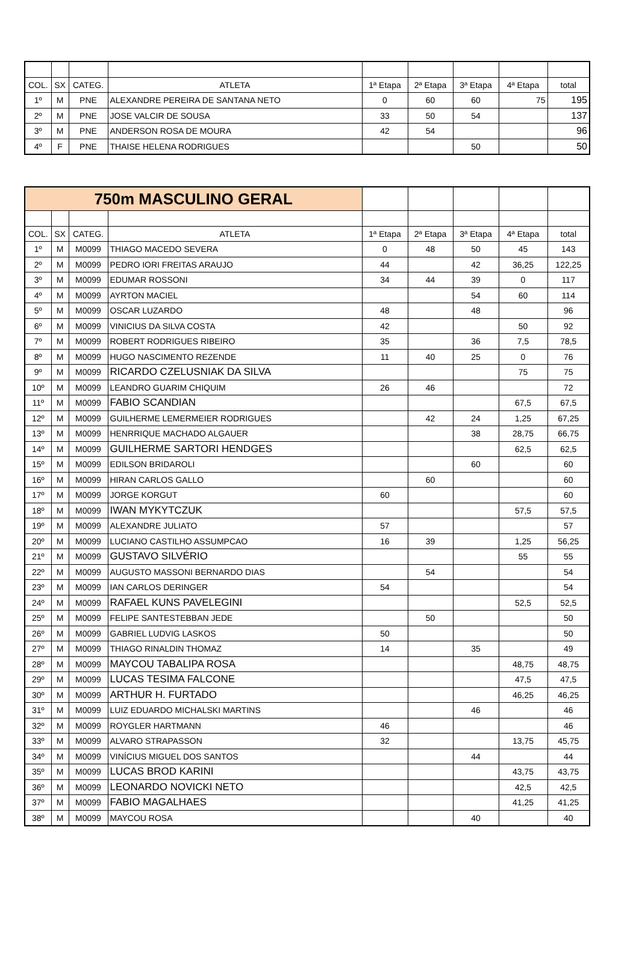| COL. | SX | CATEG. | ATLETA | 1ª Etapa | 2ª Etapa | 3ª Etapa | 4ª Etapa | total |
| --- | --- | --- | --- | --- | --- | --- | --- | --- |
| 1º | M | PNE | ALEXANDRE PEREIRA DE SANTANA NETO | 0 | 60 | 60 | 75 | 195 |
| 2º | M | PNE | JOSE VALCIR DE SOUSA | 33 | 50 | 54 | | 137 |
| 3º | M | PNE | ANDERSON ROSA DE MOURA | 42 | 54 | | | 96 |
| 4º | F | PNE | THAISE HELENA RODRIGUES | | | 50 | | 50 |
| 750m MASCULINO GERAL | | | | | | | | |
| COL. | SX | CATEG. | ATLETA | 1ª Etapa | 2ª Etapa | 3ª Etapa | 4ª Etapa | total |
| 1º | M | M0099 | THIAGO MACEDO SEVERA | 0 | 48 | 50 | 45 | 143 |
| 2º | M | M0099 | PEDRO IORI FREITAS ARAUJO | 44 | | 42 | 36,25 | 122,25 |
| 3º | M | M0099 | EDUMAR ROSSONI | 34 | 44 | 39 | 0 | 117 |
| 4º | M | M0099 | AYRTON MACIEL | | | 54 | 60 | 114 |
| 5º | M | M0099 | OSCAR LUZARDO | 48 | | 48 | | 96 |
| 6º | M | M0099 | VINICIUS DA SILVA COSTA | 42 | | | 50 | 92 |
| 7º | M | M0099 | ROBERT RODRIGUES RIBEIRO | 35 | | 36 | 7,5 | 78,5 |
| 8º | M | M0099 | HUGO NASCIMENTO REZENDE | 11 | 40 | 25 | 0 | 76 |
| 9º | M | M0099 | RICARDO CZELUSNIAK DA SILVA | | | | 75 | 75 |
| 10º | M | M0099 | LEANDRO GUARIM CHIQUIM | 26 | 46 | | | 72 |
| 11º | M | M0099 | FABIO SCANDIAN | | | | 67,5 | 67,5 |
| 12º | M | M0099 | GUILHERME LEMERMEIER RODRIGUES | | 42 | 24 | 1,25 | 67,25 |
| 13º | M | M0099 | HENRRIQUE MACHADO ALGAUER | | | 38 | 28,75 | 66,75 |
| 14º | M | M0099 | GUILHERME SARTORI HENDGES | | | | 62,5 | 62,5 |
| 15º | M | M0099 | EDILSON BRIDAROLI | | | 60 | | 60 |
| 16º | M | M0099 | HIRAN CARLOS GALLO | | 60 | | | 60 |
| 17º | M | M0099 | JORGE KORGUT | 60 | | | | 60 |
| 18º | M | M0099 | IWAN MYKYTCZUK | | | | 57,5 | 57,5 |
| 19º | M | M0099 | ALEXANDRE JULIATO | 57 | | | | 57 |
| 20º | M | M0099 | LUCIANO CASTILHO ASSUMPCAO | 16 | 39 | | 1,25 | 56,25 |
| 21º | M | M0099 | GUSTAVO SILVÉRIO | | | | 55 | 55 |
| 22º | M | M0099 | AUGUSTO MASSONI BERNARDO DIAS | | 54 | | | 54 |
| 23º | M | M0099 | IAN CARLOS DERINGER | 54 | | | | 54 |
| 24º | M | M0099 | RAFAEL KUNS PAVELEGINI | | | | 52,5 | 52,5 |
| 25º | M | M0099 | FELIPE SANTESTEBBAN JEDE | | 50 | | | 50 |
| 26º | M | M0099 | GABRIEL LUDVIG LASKOS | 50 | | | | 50 |
| 27º | M | M0099 | THIAGO RINALDIN THOMAZ | 14 | | 35 | | 49 |
| 28º | M | M0099 | MAYCOU TABALIPA ROSA | | | | 48,75 | 48,75 |
| 29º | M | M0099 | LUCAS TESIMA FALCONE | | | | 47,5 | 47,5 |
| 30º | M | M0099 | ARTHUR H. FURTADO | | | | 46,25 | 46,25 |
| 31º | M | M0099 | LUIZ EDUARDO MICHALSKI MARTINS | | | 46 | | 46 |
| 32º | M | M0099 | ROYGLER HARTMANN | 46 | | | | 46 |
| 33º | M | M0099 | ALVARO STRAPASSON | 32 | | | 13,75 | 45,75 |
| 34º | M | M0099 | VINÍCIUS MIGUEL DOS SANTOS | | | 44 | | 44 |
| 35º | M | M0099 | LUCAS BROD KARINI | | | | 43,75 | 43,75 |
| 36º | M | M0099 | LEONARDO NOVICKI NETO | | | | 42,5 | 42,5 |
| 37º | M | M0099 | FABIO MAGALHAES | | | | 41,25 | 41,25 |
| 38º | M | M0099 | MAYCOU ROSA | | | 40 | | 40 |